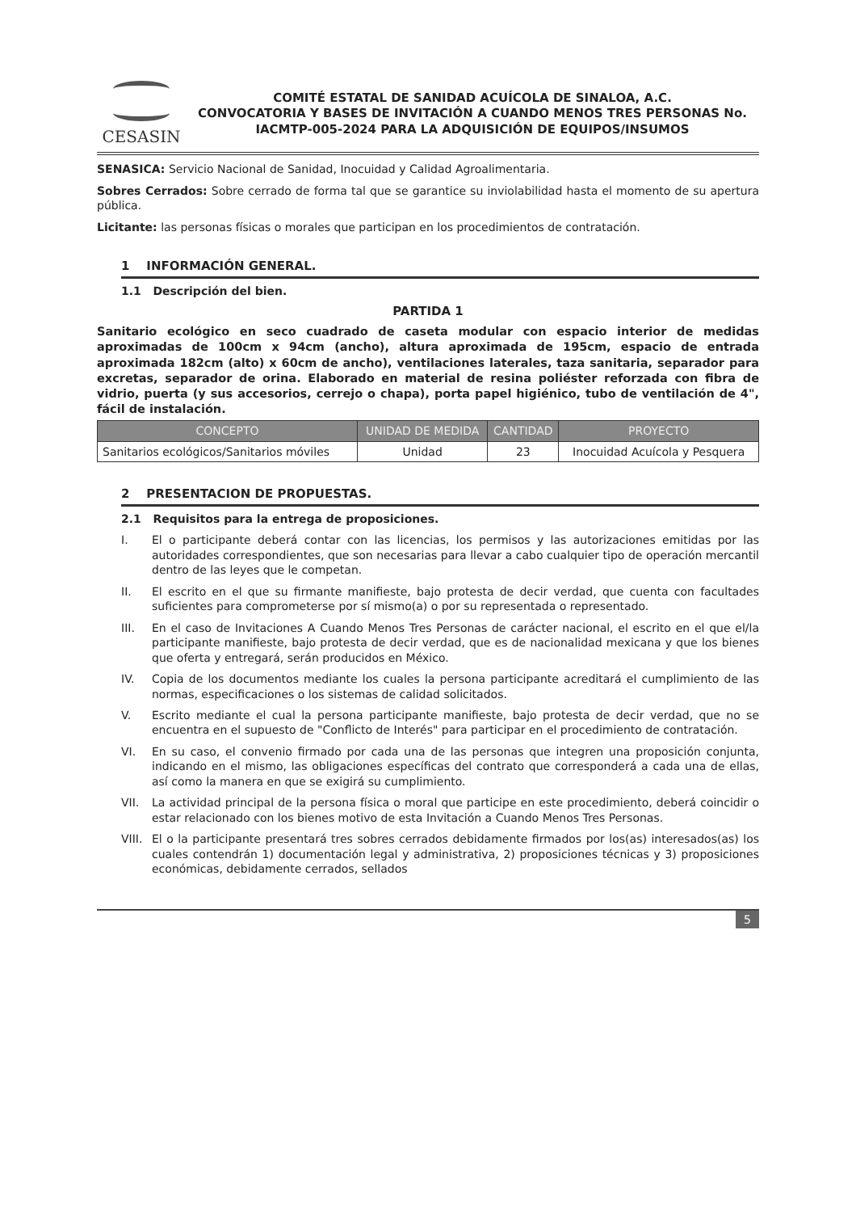CESASIN
COMITÉ ESTATAL DE SANIDAD ACUÍCOLA DE SINALOA, A.C.
CONVOCATORIA Y BASES DE INVITACIÓN A CUANDO MENOS TRES PERSONAS No. IACMTP-005-2024 PARA LA ADQUISICIÓN DE EQUIPOS/INSUMOS
SENASICA: Servicio Nacional de Sanidad, Inocuidad y Calidad Agroalimentaria.
Sobres Cerrados: Sobre cerrado de forma tal que se garantice su inviolabilidad hasta el momento de su apertura pública.
Licitante: las personas físicas o morales que participan en los procedimientos de contratación.
1 INFORMACIÓN GENERAL.
1.1 Descripción del bien.
PARTIDA 1
Sanitario ecológico en seco cuadrado de caseta modular con espacio interior de medidas aproximadas de 100cm x 94cm (ancho), altura aproximada de 195cm, espacio de entrada aproximada 182cm (alto) x 60cm de ancho), ventilaciones laterales, taza sanitaria, separador para excretas, separador de orina. Elaborado en material de resina poliéster reforzada con fibra de vidrio, puerta (y sus accesorios, cerrejo o chapa), porta papel higiénico, tubo de ventilación de 4", fácil de instalación.
| CONCEPTO | UNIDAD DE MEDIDA | CANTIDAD | PROYECTO |
| --- | --- | --- | --- |
| Sanitarios ecológicos/Sanitarios móviles | Unidad | 23 | Inocuidad Acuícola y Pesquera |
2 PRESENTACION DE PROPUESTAS.
2.1 Requisitos para la entrega de proposiciones.
I. El o participante deberá contar con las licencias, los permisos y las autorizaciones emitidas por las autoridades correspondientes, que son necesarias para llevar a cabo cualquier tipo de operación mercantil dentro de las leyes que le competan.
II. El escrito en el que su firmante manifieste, bajo protesta de decir verdad, que cuenta con facultades suficientes para comprometerse por sí mismo(a) o por su representada o representado.
III. En el caso de Invitaciones A Cuando Menos Tres Personas de carácter nacional, el escrito en el que el/la participante manifieste, bajo protesta de decir verdad, que es de nacionalidad mexicana y que los bienes que oferta y entregará, serán producidos en México.
IV. Copia de los documentos mediante los cuales la persona participante acreditará el cumplimiento de las normas, especificaciones o los sistemas de calidad solicitados.
V. Escrito mediante el cual la persona participante manifieste, bajo protesta de decir verdad, que no se encuentra en el supuesto de "Conflicto de Interés" para participar en el procedimiento de contratación.
VI. En su caso, el convenio firmado por cada una de las personas que integren una proposición conjunta, indicando en el mismo, las obligaciones específicas del contrato que corresponderá a cada una de ellas, así como la manera en que se exigirá su cumplimiento.
VII. La actividad principal de la persona física o moral que participe en este procedimiento, deberá coincidir o estar relacionado con los bienes motivo de esta Invitación a Cuando Menos Tres Personas.
VIII. El o la participante presentará tres sobres cerrados debidamente firmados por los(as) interesados(as) los cuales contendrán 1) documentación legal y administrativa, 2) proposiciones técnicas y 3) proposiciones económicas, debidamente cerrados, sellados
5